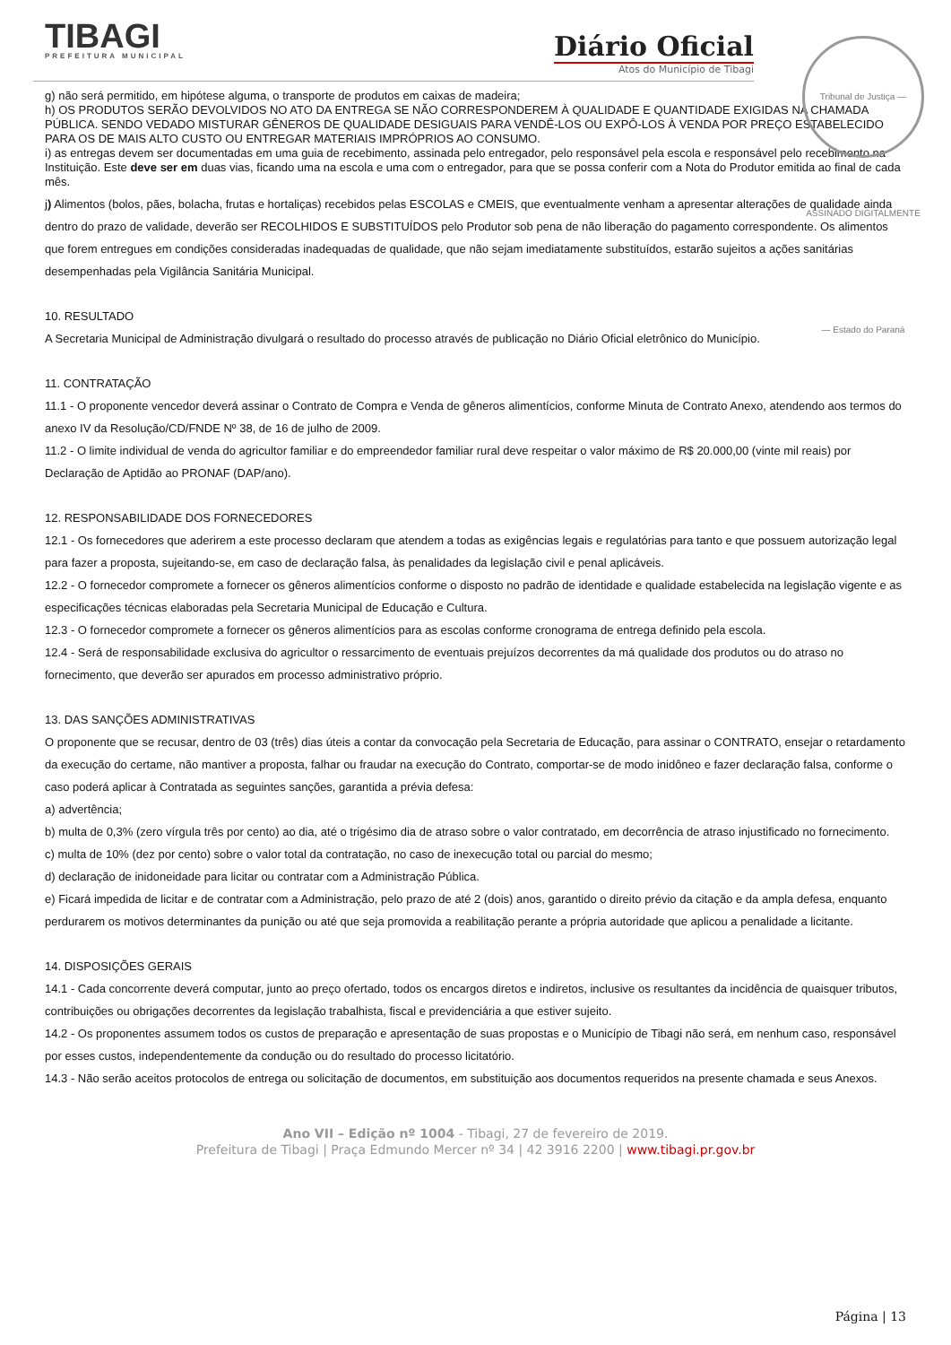TIBAGI
PREFEITURA MUNICIPAL
Diário Oficial
Atos do Município de Tibagi
Tribunal de Justiça — ASSINADO DIGITALMENTE — Estado do Paraná
g) não será permitido, em hipótese alguma, o transporte de produtos em caixas de madeira;
h) OS PRODUTOS SERÃO DEVOLVIDOS NO ATO DA ENTREGA SE NÃO CORRESPONDEREM À QUALIDADE E QUANTIDADE EXIGIDAS NA CHAMADA PÚBLICA. SENDO VEDADO MISTURAR GÊNEROS DE QUALIDADE DESIGUAIS PARA VENDÊ-LOS OU EXPÔ-LOS À VENDA POR PREÇO ESTABELECIDO PARA OS DE MAIS ALTO CUSTO OU ENTREGAR MATERIAIS IMPRÓPRIOS AO CONSUMO.
i) as entregas devem ser documentadas em uma guia de recebimento, assinada pelo entregador, pelo responsável pela escola e responsável pelo recebimento na Instituição. Este deve ser em duas vias, ficando uma na escola e uma com o entregador, para que se possa conferir com a Nota do Produtor emitida ao final de cada mês.
j) Alimentos (bolos, pães, bolacha, frutas e hortaliças) recebidos pelas ESCOLAS e CMEIS, que eventualmente venham a apresentar alterações de qualidade ainda dentro do prazo de validade, deverão ser RECOLHIDOS E SUBSTITUÍDOS pelo Produtor sob pena de não liberação do pagamento correspondente. Os alimentos que forem entregues em condições consideradas inadequadas de qualidade, que não sejam imediatamente substituídos, estarão sujeitos a ações sanitárias desempenhadas pela Vigilância Sanitária Municipal.
10. RESULTADO
A Secretaria Municipal de Administração divulgará o resultado do processo através de publicação no Diário Oficial eletrônico do Município.
11. CONTRATAÇÃO
11.1 - O proponente vencedor deverá assinar o Contrato de Compra e Venda de gêneros alimentícios, conforme Minuta de Contrato Anexo, atendendo aos termos do anexo IV da Resolução/CD/FNDE Nº 38, de 16 de julho de 2009.
11.2 - O limite individual de venda do agricultor familiar e do empreendedor familiar rural deve respeitar o valor máximo de R$ 20.000,00 (vinte mil reais) por Declaração de Aptidão ao PRONAF (DAP/ano).
12. RESPONSABILIDADE DOS FORNECEDORES
12.1 - Os fornecedores que aderirem a este processo declaram que atendem a todas as exigências legais e regulatórias para tanto e que possuem autorização legal para fazer a proposta, sujeitando-se, em caso de declaração falsa, às penalidades da legislação civil e penal aplicáveis.
12.2 - O fornecedor compromete a fornecer os gêneros alimentícios conforme o disposto no padrão de identidade e qualidade estabelecida na legislação vigente e as especificações técnicas elaboradas pela Secretaria Municipal de Educação e Cultura.
12.3 - O fornecedor compromete a fornecer os gêneros alimentícios para as escolas conforme cronograma de entrega definido pela escola.
12.4 - Será de responsabilidade exclusiva do agricultor o ressarcimento de eventuais prejuízos decorrentes da má qualidade dos produtos ou do atraso no fornecimento, que deverão ser apurados em processo administrativo próprio.
13. DAS SANÇÕES ADMINISTRATIVAS
O proponente que se recusar, dentro de 03 (três) dias úteis a contar da convocação pela Secretaria de Educação, para assinar o CONTRATO, ensejar o retardamento da execução do certame, não mantiver a proposta, falhar ou fraudar na execução do Contrato, comportar-se de modo inidôneo e fazer declaração falsa, conforme o caso poderá aplicar à Contratada as seguintes sanções, garantida a prévia defesa:
a) advertência;
b) multa de 0,3% (zero vírgula três por cento) ao dia, até o trigésimo dia de atraso sobre o valor contratado, em decorrência de atraso injustificado no fornecimento.
c) multa de 10% (dez por cento) sobre o valor total da contratação, no caso de inexecução total ou parcial do mesmo;
d) declaração de inidoneidade para licitar ou contratar com a Administração Pública.
e) Ficará impedida de licitar e de contratar com a Administração, pelo prazo de até 2 (dois) anos, garantido o direito prévio da citação e da ampla defesa, enquanto perdurarem os motivos determinantes da punição ou até que seja promovida a reabilitação perante a própria autoridade que aplicou a penalidade a licitante.
14. DISPOSIÇÕES GERAIS
14.1 - Cada concorrente deverá computar, junto ao preço ofertado, todos os encargos diretos e indiretos, inclusive os resultantes da incidência de quaisquer tributos, contribuições ou obrigações decorrentes da legislação trabalhista, fiscal e previdenciária a que estiver sujeito.
14.2 - Os proponentes assumem todos os custos de preparação e apresentação de suas propostas e o Município de Tibagi não será, em nenhum caso, responsável por esses custos, independentemente da condução ou do resultado do processo licitatório.
14.3 - Não serão aceitos protocolos de entrega ou solicitação de documentos, em substituição aos documentos requeridos na presente chamada e seus Anexos.
Ano VII – Edição nº 1004 - Tibagi, 27 de fevereiro de 2019.
Prefeitura de Tibagi | Praça Edmundo Mercer nº 34 | 42 3916 2200 | www.tibagi.pr.gov.br
Página | 13